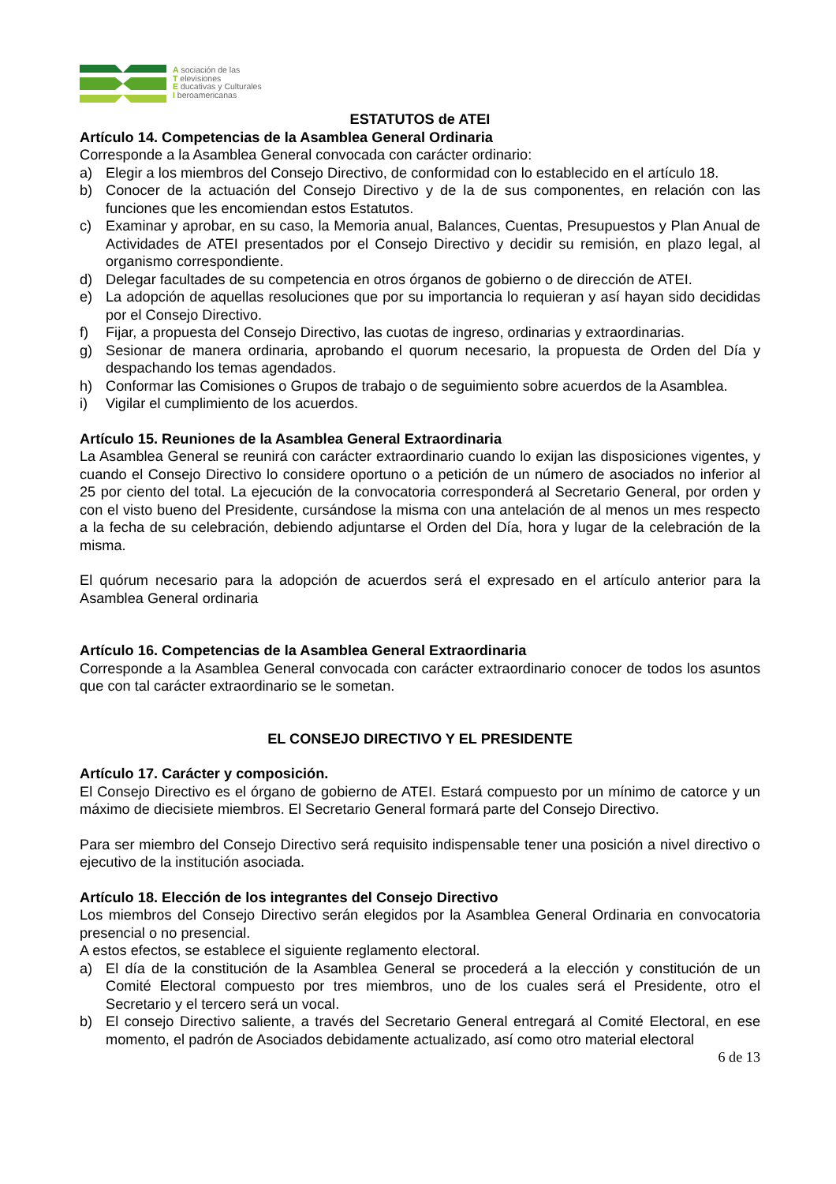A sociación de las
T elevisiones
E ducativas y Culturales
I beroamericanas
ESTATUTOS de ATEI
Artículo 14. Competencias de la Asamblea General Ordinaria
Corresponde a la Asamblea General convocada con carácter ordinario:
a) Elegir a los miembros del Consejo Directivo, de conformidad con lo establecido en el artículo 18.
b) Conocer de la actuación del Consejo Directivo y de la de sus componentes, en relación con las funciones que les encomiendan estos Estatutos.
c) Examinar y aprobar, en su caso, la Memoria anual, Balances, Cuentas, Presupuestos y Plan Anual de Actividades de ATEI presentados por el Consejo Directivo y decidir su remisión, en plazo legal, al organismo correspondiente.
d) Delegar facultades de su competencia en otros órganos de gobierno o de dirección de ATEI.
e) La adopción de aquellas resoluciones que por su importancia lo requieran y así hayan sido decididas por el Consejo Directivo.
f) Fijar, a propuesta del Consejo Directivo, las cuotas de ingreso, ordinarias y extraordinarias.
g) Sesionar de manera ordinaria, aprobando el quorum necesario, la propuesta de Orden del Día y despachando los temas agendados.
h) Conformar las Comisiones o Grupos de trabajo o de seguimiento sobre acuerdos de la Asamblea.
i) Vigilar el cumplimiento de los acuerdos.
Artículo 15. Reuniones de la Asamblea General Extraordinaria
La Asamblea General se reunirá con carácter extraordinario cuando lo exijan las disposiciones vigentes, y cuando el Consejo Directivo lo considere oportuno o a petición de un número de asociados no inferior al 25 por ciento del total. La ejecución de la convocatoria corresponderá al Secretario General, por orden y con el visto bueno del Presidente, cursándose la misma con una antelación de al menos un mes respecto a la fecha de su celebración, debiendo adjuntarse el Orden del Día, hora y lugar de la celebración de la misma.
El quórum necesario para la adopción de acuerdos será el expresado en el artículo anterior para la Asamblea General ordinaria
Artículo 16. Competencias de la Asamblea General Extraordinaria
Corresponde a la Asamblea General convocada con carácter extraordinario conocer de todos los asuntos que con tal carácter extraordinario se le sometan.
EL CONSEJO DIRECTIVO Y EL PRESIDENTE
Artículo 17. Carácter y composición.
El Consejo Directivo es el órgano de gobierno de ATEI. Estará compuesto por un mínimo de catorce y un máximo de diecisiete miembros. El Secretario General formará parte del Consejo Directivo.
Para ser miembro del Consejo Directivo será requisito indispensable tener una posición a nivel directivo o ejecutivo de la institución asociada.
Artículo 18. Elección de los integrantes del Consejo Directivo
Los miembros del Consejo Directivo serán elegidos por la Asamblea General Ordinaria en convocatoria presencial o no presencial.
A estos efectos, se establece el siguiente reglamento electoral.
a) El día de la constitución de la Asamblea General se procederá a la elección y constitución de un Comité Electoral compuesto por tres miembros, uno de los cuales será el Presidente, otro el Secretario y el tercero será un vocal.
b) El consejo Directivo saliente, a través del Secretario General entregará al Comité Electoral, en ese momento, el padrón de Asociados debidamente actualizado, así como otro material electoral
6 de 13